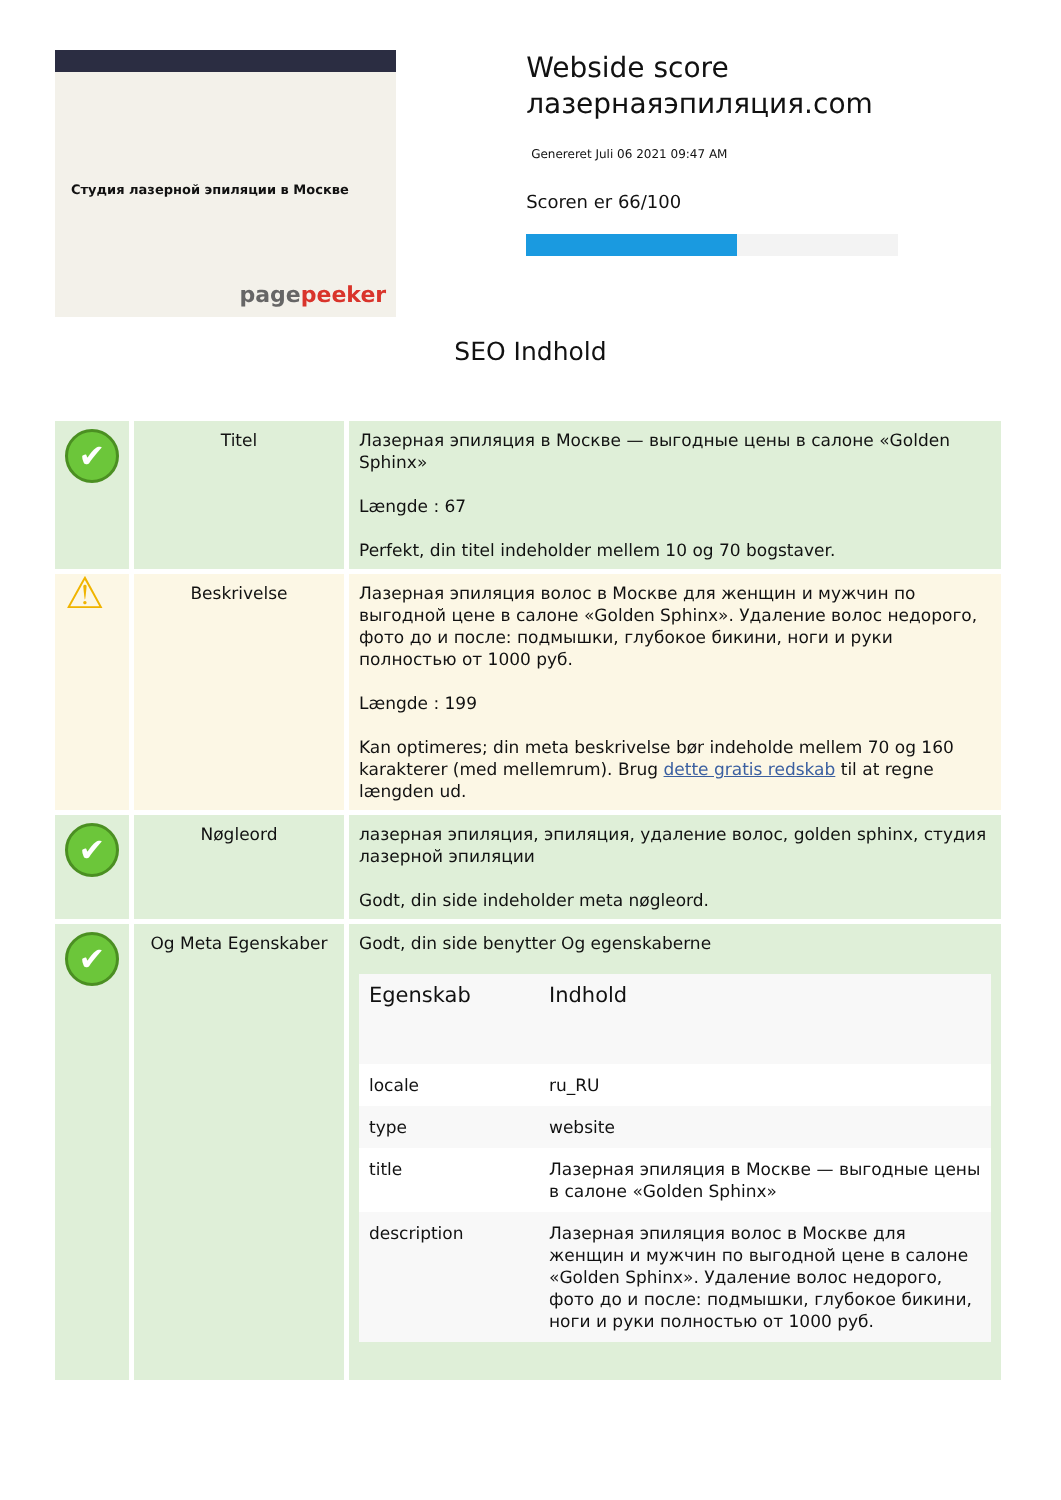Студия лазерной эпиляции в Москве
pagepeeker
Webside score лазернаяэпиляция.com
Genereret Juli 06 2021 09:47 AM
Scoren er 66/100
SEO Indhold
| ✔ | Titel | Лазерная эпиляция в Москве — выгодные цены в салоне «Golden Sphinx» Længde : 67 Perfekt, din titel indeholder mellem 10 og 70 bogstaver. |
| ⚠ | Beskrivelse | Лазерная эпиляция волос в Москве для женщин и мужчин по выгодной цене в салоне «Golden Sphinx». Удаление волос недорого, фото до и после: подмышки, глубокое бикини, ноги и руки полностью от 1000 руб. Længde : 199 Kan optimeres; din meta beskrivelse bør indeholde mellem 70 og 160 karakterer (med mellemrum). Brug dette gratis redskab til at regne længden ud. |
| ✔ | Nøgleord | лазерная эпиляция, эпиляция, удаление волос, golden sphinx, студия лазерной эпиляции Godt, din side indeholder meta nøgleord. |
| ✔ | Og Meta Egenskaber | Godt, din side benytter Og egenskaberne / Egenskab / Indhold / / --- / --- / / locale / ru_RU / / type / website / / title / Лазерная эпиляция в Москве — выгодные цены в салоне «Golden Sphinx» / / description / Лазерная эпиляция волос в Москве для женщин и мужчин по выгодной цене в салоне «Golden Sphinx». Удаление волос недорого, фото до и после: подмышки, глубокое бикини, ноги и руки полностью от 1000 руб. / |